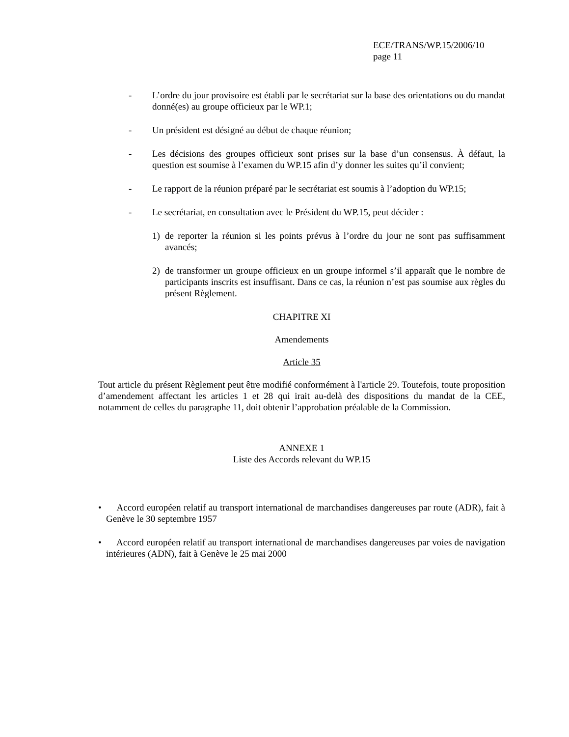ECE/TRANS/WP.15/2006/10
page 11
- L’ordre du jour provisoire est établi par le secrétariat sur la base des orientations ou du mandat donné(es) au groupe officieux par le WP.1;
- Un président est désigné au début de chaque réunion;
- Les décisions des groupes officieux sont prises sur la base d’un consensus. À défaut, la question est soumise à l’examen du WP.15 afin d’y donner les suites qu’il convient;
- Le rapport de la réunion préparé par le secrétariat est soumis à l’adoption du WP.15;
- Le secrétariat, en consultation avec le Président du WP.15, peut décider :
1) de reporter la réunion si les points prévus à l’ordre du jour ne sont pas suffisamment avancés;
2) de transformer un groupe officieux en un groupe informel s’il apparaît que le nombre de participants inscrits est insuffisant. Dans ce cas, la réunion n’est pas soumise aux règles du présent Règlement.
CHAPITRE XI
Amendements
Article 35
Tout article du présent Règlement peut être modifié conformément à l'article 29. Toutefois, toute proposition d’amendement affectant les articles 1 et 28 qui irait au-delà des dispositions du mandat de la CEE, notamment de celles du paragraphe 11, doit obtenir l’approbation préalable de la Commission.
ANNEXE 1
Liste des Accords relevant du WP.15
• Accord européen relatif au transport international de marchandises dangereuses par route (ADR), fait à Genève le 30 septembre 1957
• Accord européen relatif au transport international de marchandises dangereuses par voies de navigation intérieures (ADN), fait à Genève le 25 mai 2000